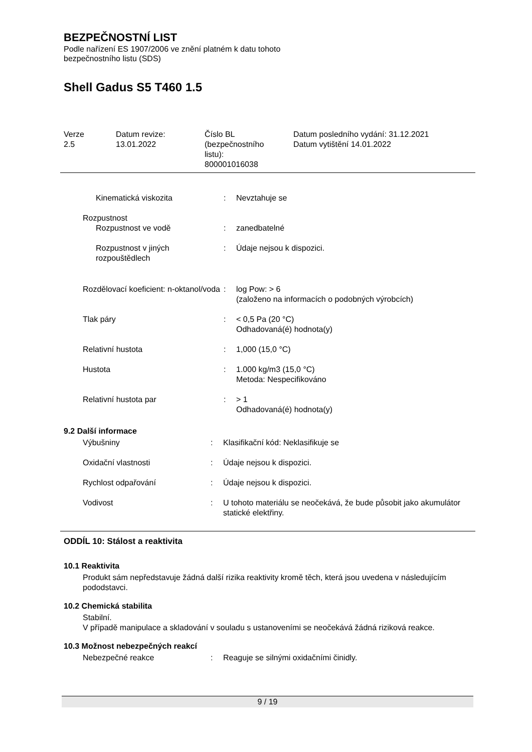BEZPEČNOSTNÍ LIST
Podle nařízení ES 1907/2006 ve znění platném k datu tohoto
bezpečnostního listu (SDS)
Shell Gadus S5 T460 1.5
Verze
2.5
Datum revize:
13.01.2022
Číslo BL
(bezpečnostního
listu):
800001016038
Datum posledního vydání: 31.12.2021
Datum vytištění 14.01.2022
| Kinematická viskozita | : | Nevztahuje se |
| Rozpustnost | | |
| Rozpustnost ve vodě | : | zanedbatelné |
| Rozpustnost v jiných rozpouštědlech | : | Údaje nejsou k dispozici. |
| Rozdělovací koeficient: n-oktanol/voda | : | log Pow: > 6 (založeno na informacích o podobných výrobcích) |
| Tlak páry | : | < 0,5 Pa (20 °C) Odhadovaná(é) hodnota(y) |
| Relativní hustota | : | 1,000 (15,0 °C) |
| Hustota | : | 1.000 kg/m3 (15,0 °C) Metoda: Nespecifikováno |
| Relativní hustota par | : | > 1 Odhadovaná(é) hodnota(y) |
9.2 Další informace
| Výbušniny | : | Klasifikační kód: Neklasifikuje se |
| Oxidační vlastnosti | : | Údaje nejsou k dispozici. |
| Rychlost odpařování | : | Údaje nejsou k dispozici. |
| Vodivost | : | U tohoto materiálu se neočekává, že bude působit jako akumulátor statické elektřiny. |
ODDÍL 10: Stálost a reaktivita
10.1 Reaktivita
Produkt sám nepředstavuje žádná další rizika reaktivity kromě těch, která jsou uvedena v následujícím pododstavci.
10.2 Chemická stabilita
Stabilní.
V případě manipulace a skladování v souladu s ustanoveními se neočekává žádná riziková reakce.
10.3 Možnost nebezpečných reakcí
| Nebezpečné reakce | : | Reaguje se silnými oxidačními činidly. |
9 / 19